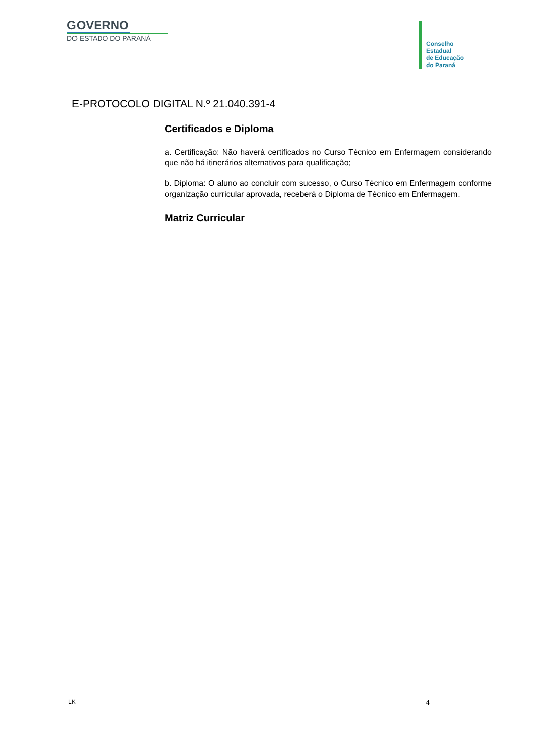GOVERNO
DO ESTADO DO PARANÁ
Conselho
Estadual
de Educação
do Paraná
E-PROTOCOLO DIGITAL N.º 21.040.391-4
Certificados e Diploma
a. Certificação: Não haverá certificados no Curso Técnico em Enfermagem considerando que não há itinerários alternativos para qualificação;
b. Diploma: O aluno ao concluir com sucesso, o Curso Técnico em Enfermagem conforme organização curricular aprovada, receberá o Diploma de Técnico em Enfermagem.
Matriz Curricular
LK 4